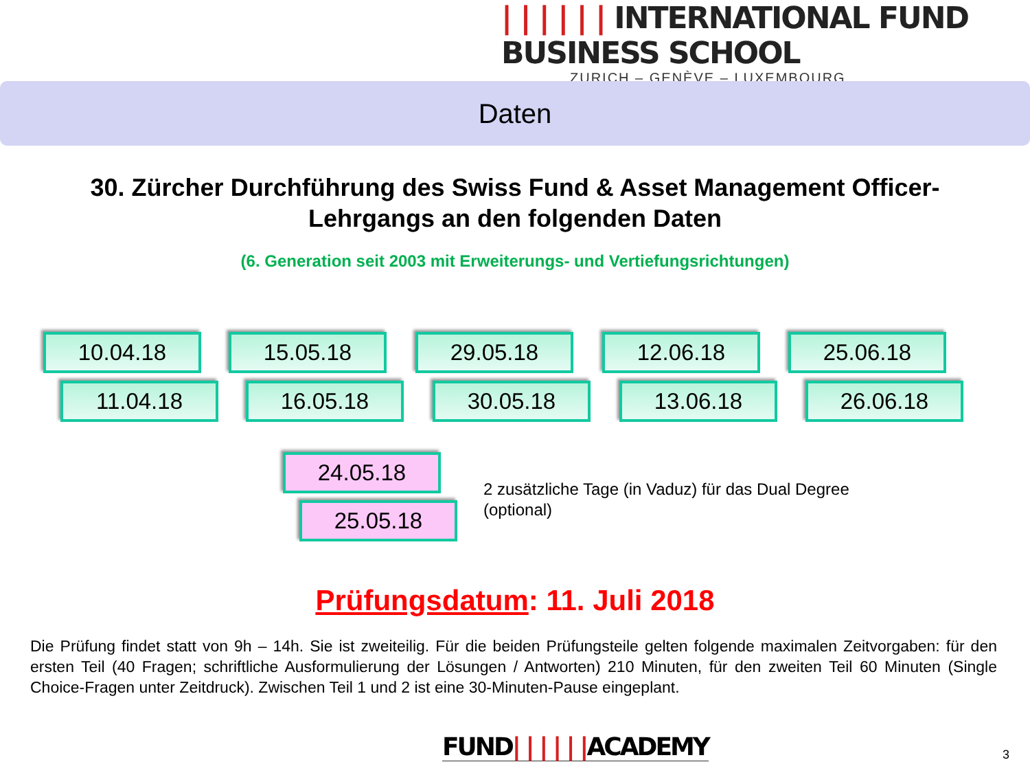| | | | | | INTERNATIONAL FUND BUSINESS SCHOOL
ZURICH – GENÈVE – LUXEMBOURG
Daten
30. Zürcher Durchführung des Swiss Fund & Asset Management Officer-
Lehrgangs an den folgenden Daten
(6. Generation seit 2003 mit Erweiterungs- und Vertiefungsrichtungen)
10.04.18
11.04.18
15.05.18
16.05.18
29.05.18
30.05.18
12.06.18
13.06.18
25.06.18
26.06.18
24.05.18
25.05.18
2 zusätzliche Tage (in Vaduz) für das Dual Degree
(optional)
Prüfungsdatum: 11. Juli 2018
Die Prüfung findet statt von 9h – 14h. Sie ist zweiteilig. Für die beiden Prüfungsteile gelten folgende maximalen Zeitvorgaben: für den ersten Teil (40 Fragen; schriftliche Ausformulierung der Lösungen / Antworten) 210 Minuten, für den zweiten Teil 60 Minuten (Single Choice-Fragen unter Zeitdruck). Zwischen Teil 1 und 2 ist eine 30-Minuten-Pause eingeplant.
FUND| | | | | |ACADEMY 3